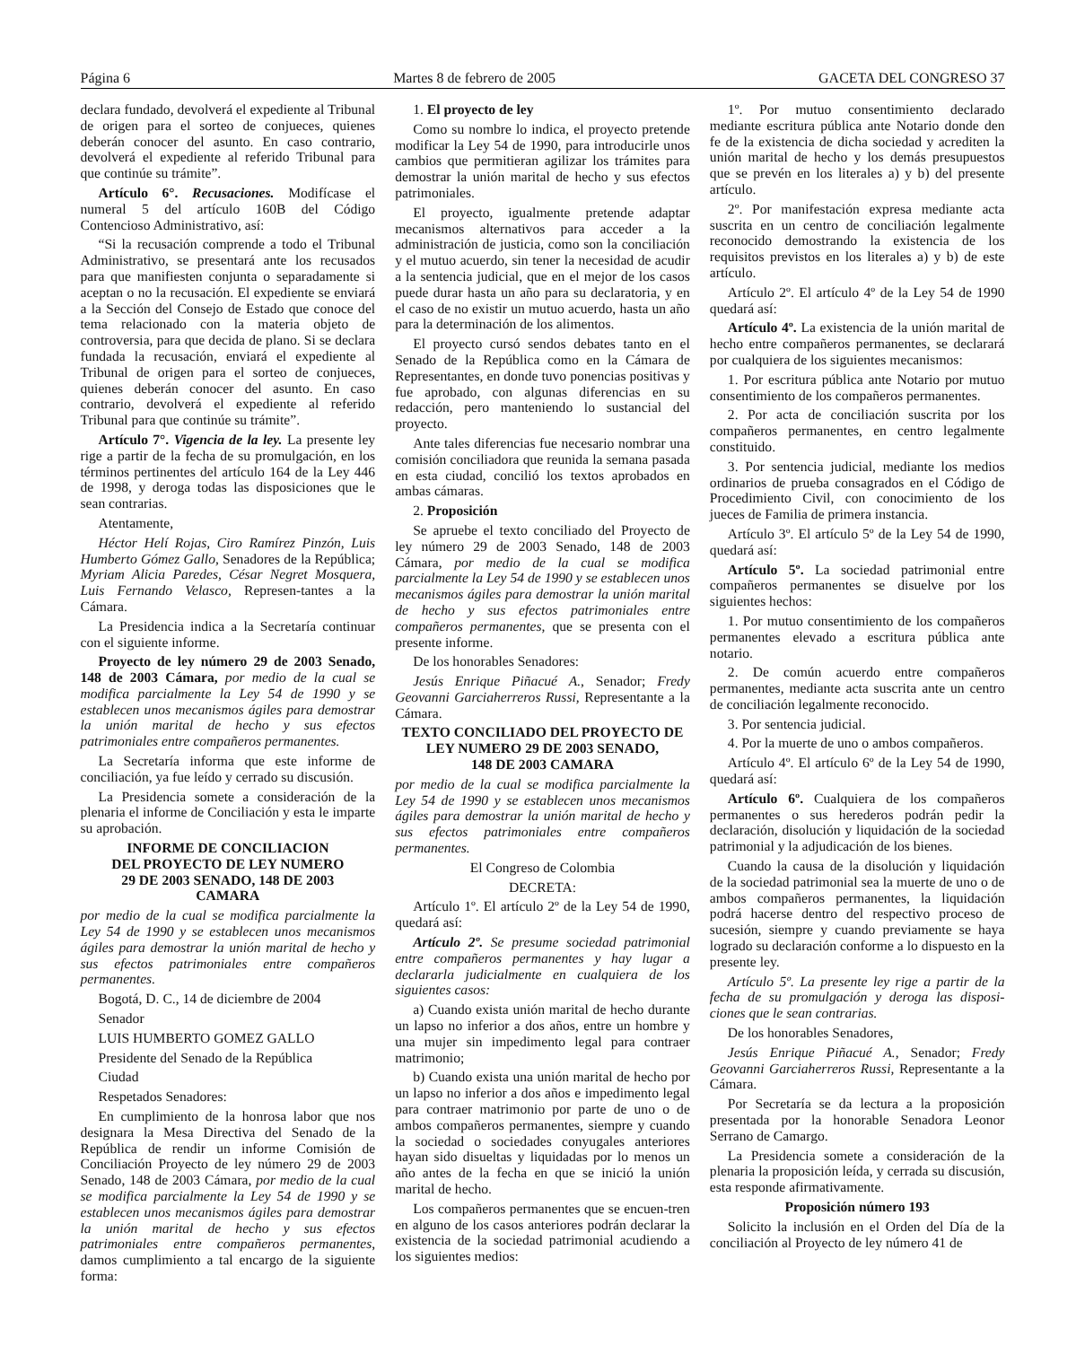Página 6 Martes 8 de febrero de 2005 GACETA DEL CONGRESO 37
declara fundado, devolverá el expediente al Tribunal de origen para el sorteo de conjueces, quienes deberán conocer del asunto. En caso contrario, devolverá el expediente al referido Tribunal para que continúe su trámite”.
Artículo 6°. Recusaciones. Modifícase el numeral 5 del artículo 160B del Código Contencioso Administrativo, así:
“Si la recusación comprende a todo el Tribunal Administrativo, se presentará ante los recusados para que manifiesten conjunta o separadamente si aceptan o no la recusación. El expediente se enviará a la Sección del Consejo de Estado que conoce del tema relacionado con la materia objeto de controversia, para que decida de plano. Si se declara fundada la recusación, enviará el expediente al Tribunal de origen para el sorteo de conjueces, quienes deberán conocer del asunto. En caso contrario, devolverá el expediente al referido Tribunal para que continúe su trámite”.
Artículo 7°. Vigencia de la ley. La presente ley rige a partir de la fecha de su promulgación, en los términos pertinentes del artículo 164 de la Ley 446 de 1998, y deroga todas las disposiciones que le sean contrarias.
Atentamente,
Héctor Helí Rojas, Ciro Ramírez Pinzón, Luis Humberto Gómez Gallo, Senadores de la República; Myriam Alicia Paredes, César Negret Mosquera, Luis Fernando Velasco, Represen-tantes a la Cámara.
La Presidencia indica a la Secretaría continuar con el siguiente informe.
Proyecto de ley número 29 de 2003 Senado, 148 de 2003 Cámara, por medio de la cual se modifica parcialmente la Ley 54 de 1990 y se establecen unos mecanismos ágiles para demostrar la unión marital de hecho y sus efectos patrimoniales entre compañeros permanentes.
La Secretaría informa que este informe de conciliación, ya fue leído y cerrado su discusión.
La Presidencia somete a consideración de la plenaria el informe de Conciliación y esta le imparte su aprobación.
INFORME DE CONCILIACION
DEL PROYECTO DE LEY NUMERO
29 DE 2003 SENADO, 148 DE 2003
CAMARA
por medio de la cual se modifica parcialmente la Ley 54 de 1990 y se establecen unos mecanismos ágiles para demostrar la unión marital de hecho y sus efectos patrimoniales entre compañeros permanentes.
Bogotá, D. C., 14 de diciembre de 2004
Senador
LUIS HUMBERTO GOMEZ GALLO
Presidente del Senado de la República
Ciudad
Respetados Senadores:
En cumplimiento de la honrosa labor que nos designara la Mesa Directiva del Senado de la República de rendir un informe Comisión de Conciliación Proyecto de ley número 29 de 2003 Senado, 148 de 2003 Cámara, por medio de la cual se modifica parcialmente la Ley 54 de 1990 y se establecen unos mecanismos ágiles para demostrar la unión marital de hecho y sus efectos patrimoniales entre compañeros permanentes, damos cumplimiento a tal encargo de la siguiente forma:
1. El proyecto de ley
Como su nombre lo indica, el proyecto pretende modificar la Ley 54 de 1990, para introducirle unos cambios que permitieran agilizar los trámites para demostrar la unión marital de hecho y sus efectos patrimoniales.
El proyecto, igualmente pretende adaptar mecanismos alternativos para acceder a la administración de justicia, como son la conciliación y el mutuo acuerdo, sin tener la necesidad de acudir a la sentencia judicial, que en el mejor de los casos puede durar hasta un año para su declaratoria, y en el caso de no existir un mutuo acuerdo, hasta un año para la determinación de los alimentos.
El proyecto cursó sendos debates tanto en el Senado de la República como en la Cámara de Representantes, en donde tuvo ponencias positivas y fue aprobado, con algunas diferencias en su redacción, pero manteniendo lo sustancial del proyecto.
Ante tales diferencias fue necesario nombrar una comisión conciliadora que reunida la semana pasada en esta ciudad, concilió los textos aprobados en ambas cámaras.
2. Proposición
Se apruebe el texto conciliado del Proyecto de ley número 29 de 2003 Senado, 148 de 2003 Cámara, por medio de la cual se modifica parcialmente la Ley 54 de 1990 y se establecen unos mecanismos ágiles para demostrar la unión marital de hecho y sus efectos patrimoniales entre compañeros permanentes, que se presenta con el presente informe.
De los honorables Senadores:
Jesús Enrique Piñacué A., Senador; Fredy Geovanni Garciaherreros Russi, Representante a la Cámara.
TEXTO CONCILIADO DEL PROYECTO DE LEY NUMERO 29 DE 2003 SENADO,
148 DE 2003 CAMARA
por medio de la cual se modifica parcialmente la Ley 54 de 1990 y se establecen unos mecanismos ágiles para demostrar la unión marital de hecho y sus efectos patrimoniales entre compañeros permanentes.
El Congreso de Colombia
DECRETA:
Artículo 1º. El artículo 2º de la Ley 54 de 1990, quedará así:
Artículo 2º. Se presume sociedad patrimonial entre compañeros permanentes y hay lugar a declararla judicialmente en cualquiera de los siguientes casos:
a) Cuando exista unión marital de hecho durante un lapso no inferior a dos años, entre un hombre y una mujer sin impedimento legal para contraer matrimonio;
b) Cuando exista una unión marital de hecho por un lapso no inferior a dos años e impedimento legal para contraer matrimonio por parte de uno o de ambos compañeros permanentes, siempre y cuando la sociedad o sociedades conyugales anteriores hayan sido disueltas y liquidadas por lo menos un año antes de la fecha en que se inició la unión marital de hecho.
Los compañeros permanentes que se encuen-tren en alguno de los casos anteriores podrán declarar la existencia de la sociedad patrimonial acudiendo a los siguientes medios:
1º. Por mutuo consentimiento declarado mediante escritura pública ante Notario donde den fe de la existencia de dicha sociedad y acrediten la unión marital de hecho y los demás presupuestos que se prevén en los literales a) y b) del presente artículo.
2º. Por manifestación expresa mediante acta suscrita en un centro de conciliación legalmente reconocido demostrando la existencia de los requisitos previstos en los literales a) y b) de este artículo.
Artículo 2º. El artículo 4º de la Ley 54 de 1990 quedará así:
Artículo 4º. La existencia de la unión marital de hecho entre compañeros permanentes, se declarará por cualquiera de los siguientes mecanismos:
1. Por escritura pública ante Notario por mutuo consentimiento de los compañeros permanentes.
2. Por acta de conciliación suscrita por los compañeros permanentes, en centro legalmente constituido.
3. Por sentencia judicial, mediante los medios ordinarios de prueba consagrados en el Código de Procedimiento Civil, con conocimiento de los jueces de Familia de primera instancia.
Artículo 3º. El artículo 5º de la Ley 54 de 1990, quedará así:
Artículo 5º. La sociedad patrimonial entre compañeros permanentes se disuelve por los siguientes hechos:
1. Por mutuo consentimiento de los compañeros permanentes elevado a escritura pública ante notario.
2. De común acuerdo entre compañeros permanentes, mediante acta suscrita ante un centro de conciliación legalmente reconocido.
3. Por sentencia judicial.
4. Por la muerte de uno o ambos compañeros.
Artículo 4º. El artículo 6º de la Ley 54 de 1990, quedará así:
Artículo 6º. Cualquiera de los compañeros permanentes o sus herederos podrán pedir la declaración, disolución y liquidación de la sociedad patrimonial y la adjudicación de los bienes.
Cuando la causa de la disolución y liquidación de la sociedad patrimonial sea la muerte de uno o de ambos compañeros permanentes, la liquidación podrá hacerse dentro del respectivo proceso de sucesión, siempre y cuando previamente se haya logrado su declaración conforme a lo dispuesto en la presente ley.
Artículo 5º. La presente ley rige a partir de la fecha de su promulgación y deroga las disposi-ciones que le sean contrarias.
De los honorables Senadores,
Jesús Enrique Piñacué A., Senador; Fredy Geovanni Garciaherreros Russi, Representante a la Cámara.
Por Secretaría se da lectura a la proposición presentada por la honorable Senadora Leonor Serrano de Camargo.
La Presidencia somete a consideración de la plenaria la proposición leída, y cerrada su discusión, esta responde afirmativamente.
Proposición número 193
Solicito la inclusión en el Orden del Día de la conciliación al Proyecto de ley número 41 de